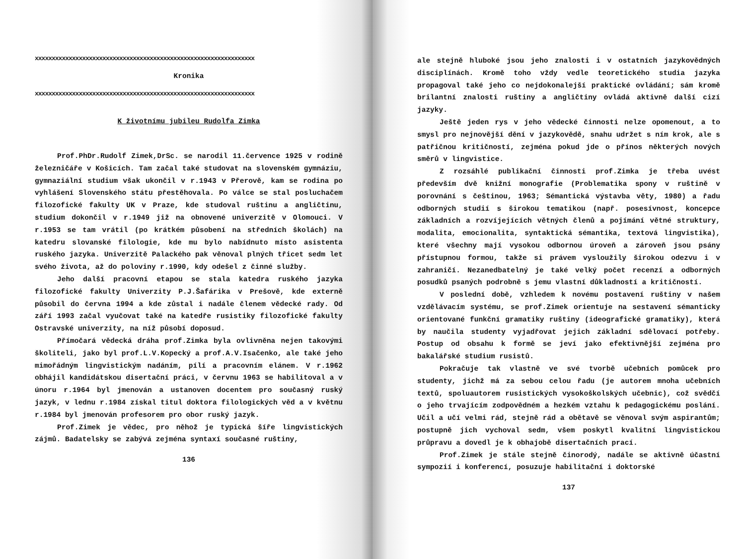xxxxxxxxxxxxxxxxxxxxxxxxxxxxxxxxxxxxxxxxxxxxxxxxxxxxxxxxxxxxxxxxx
Kronika
xxxxxxxxxxxxxxxxxxxxxxxxxxxxxxxxxxxxxxxxxxxxxxxxxxxxxxxxxxxxxxxxx
K životnímu jubileu Rudolfa Zimka
Prof.PhDr.Rudolf Zimek,DrSc. se narodil 11.července 1925 v rodině železničáře v Košicích. Tam začal také studovat na slovenském gymnáziu, gymnaziální studium však ukončil v r.1943 v Přerově, kam se rodina po vyhlášení Slovenského státu přestěhovala. Po válce se stal posluchačem filozofické fakulty UK v Praze, kde studoval ruštinu a angličtinu, studium dokončil v r.1949 již na obnovené univerzitě v Olomouci. V r.1953 se tam vrátil (po krátkém působení na středních školách) na katedru slovanské filologie, kde mu bylo nabídnuto místo asistenta ruského jazyka. Univerzitě Palackého pak věnoval plných třicet sedm let svého života, až do poloviny r.1990, kdy odešel z činné služby.
Jeho další pracovní etapou se stala katedra ruského jazyka filozofické fakulty Univerzity P.J.Šafárika v Prešově, kde externě působil do června 1994 a kde zůstal i nadále členem vědecké rady. Od září 1993 začal vyučovat také na katedře rusistiky filozofické fakulty Ostravské univerzity, na níž působí doposud.
Přímočará vědecká dráha prof.Zimka byla ovlivněna nejen takovými školiteli, jako byl prof.L.V.Kopecký a prof.A.V.Isačenko, ale také jeho mimořádným lingvistickým nadáním, pílí a pracovním elánem. V r.1962 obhájil kandidátskou disertační práci, v červnu 1963 se habilitoval a v únoru r.1964 byl jmenován a ustanoven docentem pro současný ruský jazyk, v lednu r.1984 získal titul doktora filologických věd a v květnu r.1984 byl jmenován profesorem pro obor ruský jazyk.
Prof.Zimek je vědec, pro něhož je typická šíře lingvistických zájmů. Badatelsky se zabývá zejména syntaxí současné ruštiny,
136
ale stejně hluboké jsou jeho znalosti i v ostatních jazykovědných disciplínách. Kromě toho vždy vedle teoretického studia jazyka propagoval také jeho co nejdokonalejší praktické ovládání; sám kromě brilantní znalosti ruštiny a angličtiny ovládá aktivně další cizí jazyky.
Ještě jeden rys v jeho vědecké činnosti nelze opomenout, a to smysl pro nejnovější dění v jazykovědě, snahu udržet s ním krok, ale s patřičnou kritičností, zejména pokud jde o přínos některých nových směrů v lingvistice.
Z rozsáhlé publikační činnosti prof.Zimka je třeba uvést především dvě knižní monografie (Problematika spony v ruštině v porovnání s češtinou, 1963; Sémantická výstavba věty, 1980) a řadu odborných studií s širokou tematikou (např. posesívnost, koncepce základních a rozvíjejících větných členů a pojímání větné struktury, modalita, emocionalita, syntaktická sémantika, textová lingvistika), které všechny mají vysokou odbornou úroveň a zároveň jsou psány přístupnou formou, takže si právem vysloužily širokou odezvu i v zahraničí. Nezanedbatelný je také velký počet recenzí a odborných posudků psaných podrobně s jemu vlastní důkladností a kritičností.
V poslední době, vzhledem k novému postavení ruštiny v našem vzdělávacím systému, se prof.Zimek orientuje na sestavení sémanticky orientované funkční gramatiky ruštiny (ideografické gramatiky), která by naučila studenty vyjadřovat jejich základní sdělovací potřeby. Postup od obsahu k formě se jeví jako efektivnější zejména pro bakalářské studium rusistů.
Pokračuje tak vlastně ve své tvorbě učebních pomůcek pro studenty, jichž má za sebou celou řadu (je autorem mnoha učebních textů, spoluautorem rusistických vysokoškolských učebnic), což svědčí o jeho trvajícím zodpovědném a hezkém vztahu k pedagogickému poslání. Učil a učí velmi rád, stejně rád a obětavě se věnoval svým aspirantům; postupně jich vychoval sedm, všem poskytl kvalitní lingvistickou průpravu a dovedl je k obhajobě disertačních prací.
Prof.Zimek je stále stejně činorodý, nadále se aktivně účastní sympozií i konferencí, posuzuje habilitační i doktorské
137